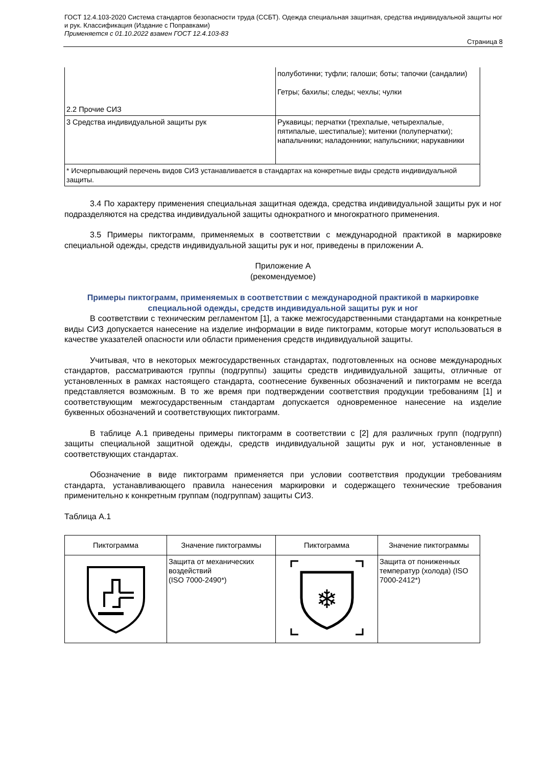ГОСТ 12.4.103-2020 Система стандартов безопасности труда (ССБТ). Одежда специальная защитная, средства индивидуальной защиты ног и рук. Классификация (Издание с Поправками)
Применяется с 01.10.2022 взамен ГОСТ 12.4.103-83
Страница 8
| 2.2 Прочие СИЗ | полуботинки; туфли; галоши; боты; тапочки (сандалии) Гетры; бахилы; следы; чехлы; чулки |
| 3 Средства индивидуальной защиты рук | Рукавицы; перчатки (трехпалые, четырехпалые, пятипалые, шестипалые); митенки (полуперчатки); напальчники; наладонники; напульсники; нарукавники |
| * Исчерпывающий перечень видов СИЗ устанавливается в стандартах на конкретные виды средств индивидуальной защиты. | |
3.4 По характеру применения специальная защитная одежда, средства индивидуальной защиты рук и ног подразделяются на средства индивидуальной защиты однократного и многократного применения.
3.5 Примеры пиктограмм, применяемых в соответствии с международной практикой в маркировке специальной одежды, средств индивидуальной защиты рук и ног, приведены в приложении А.
Приложение А
(рекомендуемое)
Примеры пиктограмм, применяемых в соответствии с международной практикой в маркировке специальной одежды, средств индивидуальной защиты рук и ног
В соответствии с техническим регламентом [1], а также межгосударственными стандартами на конкретные виды СИЗ допускается нанесение на изделие информации в виде пиктограмм, которые могут использоваться в качестве указателей опасности или области применения средств индивидуальной защиты.
Учитывая, что в некоторых межгосударственных стандартах, подготовленных на основе международных стандартов, рассматриваются группы (подгруппы) защиты средств индивидуальной защиты, отличные от установленных в рамках настоящего стандарта, соотнесение буквенных обозначений и пиктограмм не всегда представляется возможным. В то же время при подтверждении соответствия продукции требованиям [1] и соответствующим межгосударственным стандартам допускается одновременное нанесение на изделие буквенных обозначений и соответствующих пиктограмм.
В таблице А.1 приведены примеры пиктограмм в соответствии с [2] для различных групп (подгрупп) защиты специальной защитной одежды, средств индивидуальной защиты рук и ног, установленные в соответствующих стандартах.
Обозначение в виде пиктограмм применяется при условии соответствия продукции требованиям стандарта, устанавливающего правила нанесения маркировки и содержащего технические требования применительно к конкретным группам (подгруппам) защиты СИЗ.
Таблица А.1
| Пиктограмма | Значение пиктограммы | Пиктограмма | Значение пиктограммы |
| --- | --- | --- | --- |
| | Защита от механических воздействий (ISO 7000-2490*) | ❄ | Защита от пониженных температур (холода) (ISO 7000-2412*) |